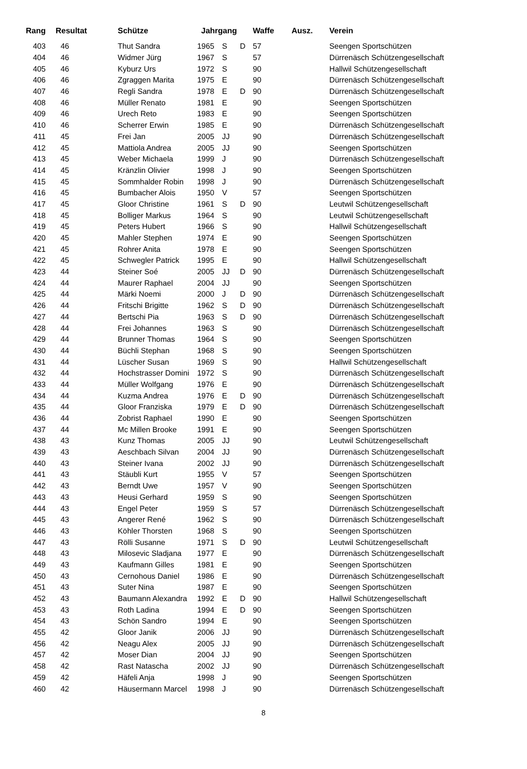| Rang | Resultat | Schütze | Jahrgang | | | Waffe | Ausz. | Verein |
| --- | --- | --- | --- | --- | --- | --- | --- | --- |
| 403 | 46 | Thut Sandra | 1965 | S | D | 57 | | Seengen Sportschützen |
| 404 | 46 | Widmer Jürg | 1967 | S | | 57 | | Dürrenäsch Schützengesellschaft |
| 405 | 46 | Kyburz Urs | 1972 | S | | 90 | | Hallwil Schützengesellschaft |
| 406 | 46 | Zgraggen Marita | 1975 | E | | 90 | | Dürrenäsch Schützengesellschaft |
| 407 | 46 | Regli Sandra | 1978 | E | D | 90 | | Dürrenäsch Schützengesellschaft |
| 408 | 46 | Müller Renato | 1981 | E | | 90 | | Seengen Sportschützen |
| 409 | 46 | Urech Reto | 1983 | E | | 90 | | Seengen Sportschützen |
| 410 | 46 | Scherrer Erwin | 1985 | E | | 90 | | Dürrenäsch Schützengesellschaft |
| 411 | 45 | Frei Jan | 2005 | JJ | | 90 | | Dürrenäsch Schützengesellschaft |
| 412 | 45 | Mattiola Andrea | 2005 | JJ | | 90 | | Seengen Sportschützen |
| 413 | 45 | Weber Michaela | 1999 | J | | 90 | | Dürrenäsch Schützengesellschaft |
| 414 | 45 | Kränzlin Olivier | 1998 | J | | 90 | | Seengen Sportschützen |
| 415 | 45 | Sommhalder Robin | 1998 | J | | 90 | | Dürrenäsch Schützengesellschaft |
| 416 | 45 | Bumbacher Alois | 1950 | V | | 57 | | Seengen Sportschützen |
| 417 | 45 | Gloor Christine | 1961 | S | D | 90 | | Leutwil Schützengesellschaft |
| 418 | 45 | Bolliger Markus | 1964 | S | | 90 | | Leutwil Schützengesellschaft |
| 419 | 45 | Peters Hubert | 1966 | S | | 90 | | Hallwil Schützengesellschaft |
| 420 | 45 | Mahler Stephen | 1974 | E | | 90 | | Seengen Sportschützen |
| 421 | 45 | Rohrer Anita | 1978 | E | | 90 | | Seengen Sportschützen |
| 422 | 45 | Schwegler Patrick | 1995 | E | | 90 | | Hallwil Schützengesellschaft |
| 423 | 44 | Steiner Soé | 2005 | JJ | D | 90 | | Dürrenäsch Schützengesellschaft |
| 424 | 44 | Maurer Raphael | 2004 | JJ | | 90 | | Seengen Sportschützen |
| 425 | 44 | Märki Noemi | 2000 | J | D | 90 | | Dürrenäsch Schützengesellschaft |
| 426 | 44 | Fritschi Brigitte | 1962 | S | D | 90 | | Dürrenäsch Schützengesellschaft |
| 427 | 44 | Bertschi Pia | 1963 | S | D | 90 | | Dürrenäsch Schützengesellschaft |
| 428 | 44 | Frei Johannes | 1963 | S | | 90 | | Dürrenäsch Schützengesellschaft |
| 429 | 44 | Brunner Thomas | 1964 | S | | 90 | | Seengen Sportschützen |
| 430 | 44 | Büchli Stephan | 1968 | S | | 90 | | Seengen Sportschützen |
| 431 | 44 | Lüscher Susan | 1969 | S | | 90 | | Hallwil Schützengesellschaft |
| 432 | 44 | Hochstrasser Domini | 1972 | S | | 90 | | Dürrenäsch Schützengesellschaft |
| 433 | 44 | Müller Wolfgang | 1976 | E | | 90 | | Dürrenäsch Schützengesellschaft |
| 434 | 44 | Kuzma Andrea | 1976 | E | D | 90 | | Dürrenäsch Schützengesellschaft |
| 435 | 44 | Gloor Franziska | 1979 | E | D | 90 | | Dürrenäsch Schützengesellschaft |
| 436 | 44 | Zobrist Raphael | 1990 | E | | 90 | | Seengen Sportschützen |
| 437 | 44 | Mc Millen Brooke | 1991 | E | | 90 | | Seengen Sportschützen |
| 438 | 43 | Kunz Thomas | 2005 | JJ | | 90 | | Leutwil Schützengesellschaft |
| 439 | 43 | Aeschbach Silvan | 2004 | JJ | | 90 | | Dürrenäsch Schützengesellschaft |
| 440 | 43 | Steiner Ivana | 2002 | JJ | | 90 | | Dürrenäsch Schützengesellschaft |
| 441 | 43 | Stäubli Kurt | 1955 | V | | 57 | | Seengen Sportschützen |
| 442 | 43 | Berndt Uwe | 1957 | V | | 90 | | Seengen Sportschützen |
| 443 | 43 | Heusi Gerhard | 1959 | S | | 90 | | Seengen Sportschützen |
| 444 | 43 | Engel Peter | 1959 | S | | 57 | | Dürrenäsch Schützengesellschaft |
| 445 | 43 | Angerer René | 1962 | S | | 90 | | Dürrenäsch Schützengesellschaft |
| 446 | 43 | Köhler Thorsten | 1968 | S | | 90 | | Seengen Sportschützen |
| 447 | 43 | Rölli Susanne | 1971 | S | D | 90 | | Leutwil Schützengesellschaft |
| 448 | 43 | Milosevic Sladjana | 1977 | E | | 90 | | Dürrenäsch Schützengesellschaft |
| 449 | 43 | Kaufmann Gilles | 1981 | E | | 90 | | Seengen Sportschützen |
| 450 | 43 | Cernohous Daniel | 1986 | E | | 90 | | Dürrenäsch Schützengesellschaft |
| 451 | 43 | Suter Nina | 1987 | E | | 90 | | Seengen Sportschützen |
| 452 | 43 | Baumann Alexandra | 1992 | E | D | 90 | | Hallwil Schützengesellschaft |
| 453 | 43 | Roth Ladina | 1994 | E | D | 90 | | Seengen Sportschützen |
| 454 | 43 | Schön Sandro | 1994 | E | | 90 | | Seengen Sportschützen |
| 455 | 42 | Gloor Janik | 2006 | JJ | | 90 | | Dürrenäsch Schützengesellschaft |
| 456 | 42 | Neagu Alex | 2005 | JJ | | 90 | | Dürrenäsch Schützengesellschaft |
| 457 | 42 | Moser Dian | 2004 | JJ | | 90 | | Seengen Sportschützen |
| 458 | 42 | Rast Natascha | 2002 | JJ | | 90 | | Dürrenäsch Schützengesellschaft |
| 459 | 42 | Häfeli Anja | 1998 | J | | 90 | | Seengen Sportschützen |
| 460 | 42 | Häusermann Marcel | 1998 | J | | 90 | | Dürrenäsch Schützengesellschaft |
8